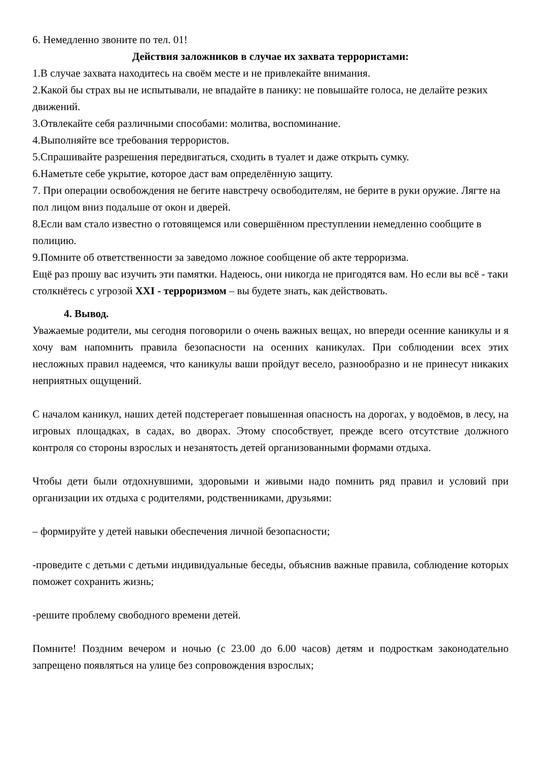6. Немедленно звоните по тел. 01!
Действия заложников в случае их захвата террористами:
1.В случае захвата находитесь на своём месте и не привлекайте внимания.
2.Какой бы страх вы не испытывали, не впадайте в панику: не повышайте голоса, не делайте резких движений.
3.Отвлекайте себя различными способами: молитва, воспоминание.
4.Выполняйте все требования террористов.
5.Спрашивайте разрешения передвигаться, сходить в туалет и даже открыть сумку.
6.Наметьте себе укрытие, которое даст вам определённую защиту.
7. При операции освобождения не бегите навстречу освободителям, не берите в руки оружие. Лягте на пол лицом вниз подальше от окон и дверей.
8.Если вам стало известно о готовящемся или совершённом преступлении немедленно сообщите в полицию.
9.Помните об ответственности за заведомо ложное сообщение об акте терроризма.
Ещё раз прошу вас изучить эти памятки. Надеюсь, они никогда не пригодятся вам. Но если вы всё - таки столкнётесь с угрозой XXI - терроризмом – вы будете знать, как действовать.
4. Вывод.
Уважаемые родители, мы сегодня поговорили о очень важных вещах, но впереди осенние каникулы и я хочу вам напомнить правила безопасности на осенних каникулах. При соблюдении всех этих несложных правил надеемся, что каникулы ваши пройдут весело, разнообразно и не принесут никаких неприятных ощущений.
С началом каникул, наших детей подстерегает повышенная опасность на дорогах, у водоёмов, в лесу, на игровых площадках, в садах, во дворах. Этому способствует, прежде всего отсутствие должного контроля со стороны взрослых и незанятость детей организованными формами отдыха.
Чтобы дети были отдохнувшими, здоровыми и живыми надо помнить ряд правил и условий при организации их отдыха с родителями, родственниками, друзьями:
– формируйте у детей навыки обеспечения личной безопасности;
-проведите с детьми с детьми индивидуальные беседы, объяснив важные правила, соблюдение которых поможет сохранить жизнь;
-решите проблему свободного времени детей.
Помните! Поздним вечером и ночью (с 23.00 до 6.00 часов) детям и подросткам законодательно запрещено появляться на улице без сопровождения взрослых;